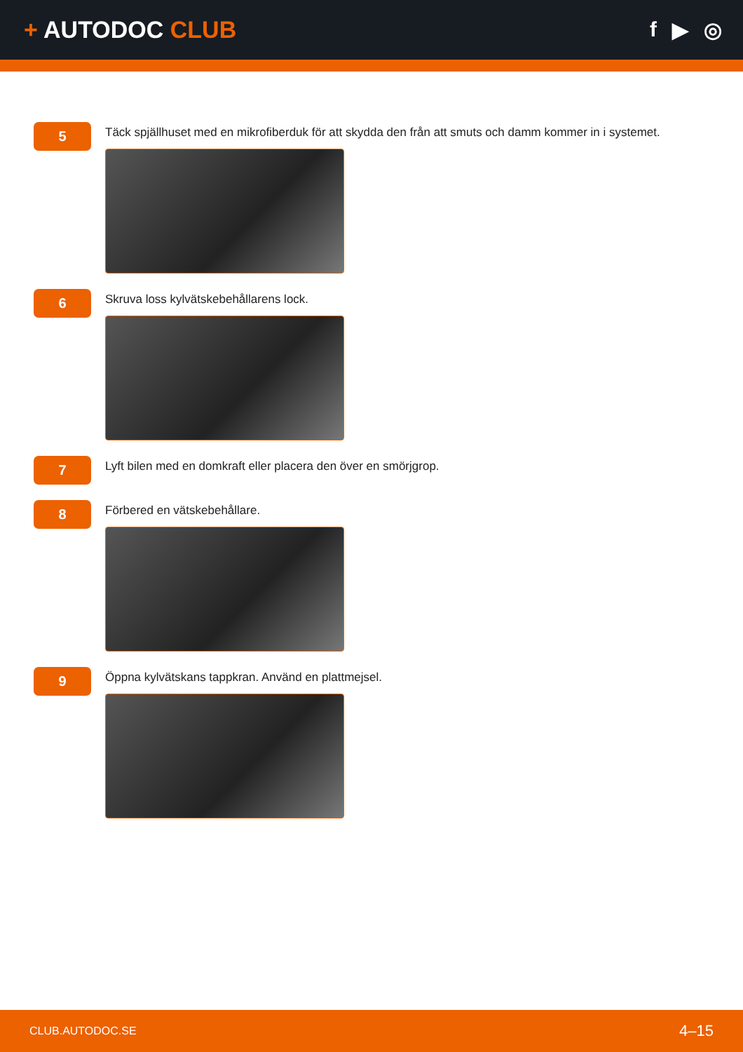+ AUTODOC CLUB f ▶ ◎
5
Täck spjällhuset med en mikrofiberduk för att skydda den från att smuts och damm kommer in i systemet.
6
Skruva loss kylvätskebehållarens lock.
7
Lyft bilen med en domkraft eller placera den över en smörjgrop.
8
Förbered en vätskebehållare.
9
Öppna kylvätskans tappkran. Använd en plattmejsel.
CLUB.AUTODOC.SE 4–15